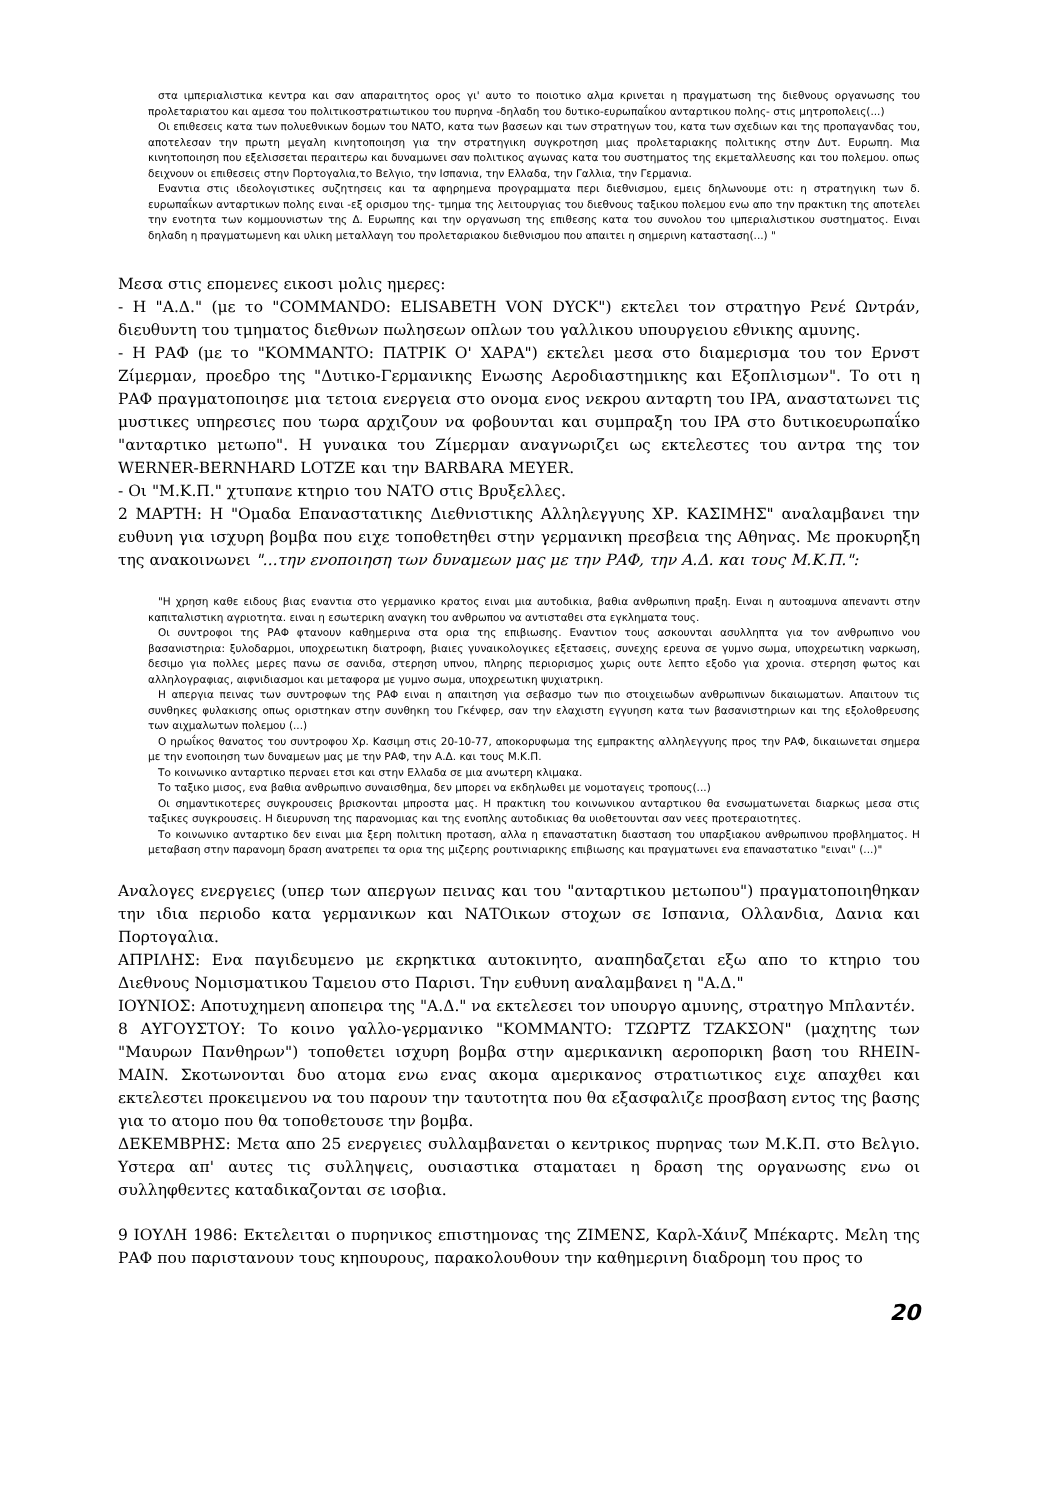στα ιμπεριαλιστικα κεντρα και σαν απαραιτητος ορος γι' αυτο το ποιοτικο αλμα κρινεται η πραγματωση της διεθνους οργανωσης του προλεταριατου και αμεσα του πολιτικοστρατιωτικου του πυρηνα -δηλαδη του δυτικο-ευρωπαΐκου ανταρτικου πολης- στις μητροπολεις(...)
Οι επιθεσεις κατα των πολυεθνικων δομων του ΝΑΤΟ, κατα των βασεων και των στρατηγων του, κατα των σχεδιων και της προπαγανδας του, αποτελεσαν την πρωτη μεγαλη κινητοποιηση για την στρατηγικη συγκροτηση μιας προλεταριακης πολιτικης στην Δυτ. Ευρωπη. Μια κινητοποιηση που εξελισσεται περαιτερω και δυναμωνει σαν πολιτικος αγωνας κατα του συστηματος της εκμεταλλευσης και του πολεμου. οπως δειχνουν οι επιθεσεις στην Πορτογαλια,το Βελγιο, την Ισπανια, την Ελλαδα, την Γαλλια, την Γερμανια.
Εναντια στις ιδεολογιστικες συζητησεις και τα αφηρημενα προγραμματα περι διεθνισμου, εμεις δηλωνουμε οτι: η στρατηγικη των δ. ευρωπαΐκων ανταρτικων πολης ειναι -εξ ορισμου της- τμημα της λειτουργιας του διεθνους ταξικου πολεμου ενω απο την πρακτικη της αποτελει την ενοτητα των κομμουνιστων της Δ. Ευρωπης και την οργανωση της επιθεσης κατα του συνολου του ιμπεριαλιστικου συστηματος. Ειναι δηλαδη η πραγματωμενη και υλικη μεταλλαγη του προλεταριακου διεθνισμου που απαιτει η σημερινη κατασταση(...) "
Μεσα στις επομενες εικοσι μολις ημερες:
- Η "Α.Δ." (με το "COMMANDO: ELISABETH VON DYCK") εκτελει τον στρατηγο Ρενέ Ωντράν, διευθυντη του τμηματος διεθνων πωλησεων οπλων του γαλλικου υπουργειου εθνικης αμυνης.
- Η ΡΑΦ (με το "ΚΟΜΜΑΝΤΟ: ΠΑΤΡΙΚ Ο' ΧΑΡΑ") εκτελει μεσα στο διαμερισμα του τον Ερνστ Ζίμερμαν, προεδρο της "Δυτικο-Γερμανικης Ενωσης Αεροδιαστημικης και Εξοπλισμων". Το οτι η ΡΑΦ πραγματοποιησε μια τετοια ενεργεια στο ονομα ενος νεκρου ανταρτη του IPA, αναστατωνει τις μυστικες υπηρεσιες που τωρα αρχιζουν να φοβουνται και συμπραξη του IPA στο δυτικοευρωπαΐκο "ανταρτικο μετωπο". Η γυναικα του Ζίμερμαν αναγνωριζει ως εκτελεστες του αντρα της τον WERNER-BERNHARD LOTZE και την BARBARA MEYER.
- Οι "Μ.Κ.Π." χτυπανε κτηριο του ΝΑΤΟ στις Βρυξελλες.
2 ΜΑΡΤΗ: Η "Ομαδα Επαναστατικης Διεθνιστικης Αλληλεγγυης ΧΡ. ΚΑΣΙΜΗΣ" αναλαμβανει την ευθυνη για ισχυρη βομβα που ειχε τοποθετηθει στην γερμανικη πρεσβεια της Αθηνας. Με προκυρηξη της ανακοινωνει "...την ενοποιηση των δυναμεων μας με την ΡΑΦ, την Α.Δ. και τους Μ.Κ.Π.":
"Η χρηση καθε ειδους βιας εναντια στο γερμανικο κρατος ειναι μια αυτοδικια, βαθια ανθρωπινη πραξη. Ειναι η αυτοαμυνα απεναντι στην καπιταλιστικη αγριοτητα. ειναι η εσωτερικη αναγκη του ανθρωπου να αντισταθει στα εγκληματα τους.
Οι συντροφοι της ΡΑΦ φτανουν καθημερινα στα ορια της επιβιωσης. Εναντιον τους ασκουνται ασυλληπτα για τον ανθρωπινο νου βασανιστηρια: ξυλοδαρμοι, υποχρεωτικη διατροφη, βιαιες γυναικολογικες εξετασεις, συνεχης ερευνα σε γυμνο σωμα, υποχρεωτικη ναρκωση, δεσιμο για πολλες μερες πανω σε σανιδα, στερηση υπνου, πληρης περιορισμος χωρις ουτε λεπτο εξοδο για χρονια. στερηση φωτος και αλληλογραφιας, αιφνιδιασμοι και μεταφορα με γυμνο σωμα, υποχρεωτικη ψυχιατρικη.
Η απεργια πεινας των συντροφων της ΡΑΦ ειναι η απαιτηση για σεβασμο των πιο στοιχειωδων ανθρωπινων δικαιωματων. Απαιτουν τις συνθηκες φυλακισης οπως οριστηκαν στην συνθηκη του Γκένφερ, σαν την ελαχιστη εγγυηση κατα των βασανιστηριων και της εξολοθρευσης των αιχμαλωτων πολεμου (...)
Ο ηρωΐκος θανατος του συντροφου Χρ. Κασιμη στις 20-10-77, αποκορυφωμα της εμπρακτης αλληλεγγυης προς την ΡΑΦ, δικαιωνεται σημερα με την ενοποιηση των δυναμεων μας με την ΡΑΦ, την Α.Δ. και τους Μ.Κ.Π.
Το κοινωνικο ανταρτικο περναει ετσι και στην Ελλαδα σε μια ανωτερη κλιμακα.
Το ταξικο μισος, ενα βαθια ανθρωπινο συναισθημα, δεν μπορει να εκδηλωθει με νομοταγεις τροπους(...)
Οι σημαντικοτερες συγκρουσεις βρισκονται μπροστα μας. Η πρακτικη του κοινωνικου ανταρτικου θα ενσωματωνεται διαρκως μεσα στις ταξικες συγκρουσεις. Η διευρυνση της παρανομιας και της ενοπλης αυτοδικιας θα υιοθετουνται σαν νεες προτεραιοτητες.
Το κοινωνικο ανταρτικο δεν ειναι μια ξερη πολιτικη προταση, αλλα η επαναστατικη διασταση του υπαρξιακου ανθρωπινου προβληματος. Η μεταβαση στην παρανομη δραση ανατρεπει τα ορια της μιζερης ρουτινιαρικης επιβιωσης και πραγματωνει ενα επαναστατικο "ειναι" (...)"
Αναλογες ενεργειες (υπερ των απεργων πεινας και του "ανταρτικου μετωπου") πραγματοποιηθηκαν την ιδια περιοδο κατα γερμανικων και ΝΑΤΟικων στοχων σε Ισπανια, Ολλανδια, Δανια και Πορτογαλια.
ΑΠΡΙΛΗΣ: Ενα παγιδευμενο με εκρηκτικα αυτοκινητο, αναπηδαζεται εξω απο το κτηριο του Διεθνους Νομισματικου Ταμειου στο Παρισι. Την ευθυνη αναλαμβανει η "Α.Δ."
ΙΟΥΝΙΟΣ: Αποτυχημενη αποπειρα της "Α.Δ." να εκτελεσει τον υπουργο αμυνης, στρατηγο Μπλαντέν.
8 ΑΥΓΟΥΣΤΟΥ: Το κοινο γαλλο-γερμανικο "ΚΟΜΜΑΝΤΟ: ΤΖΩΡΤΖ ΤΖΑΚΣΟΝ" (μαχητης των "Μαυρων Πανθηρων") τοποθετει ισχυρη βομβα στην αμερικανικη αεροπορικη βαση του RHEIN-MAIN. Σκοτωνονται δυο ατομα ενω ενας ακομα αμερικανος στρατιωτικος ειχε απαχθει και εκτελεστει προκειμενου να του παρουν την ταυτοτητα που θα εξασφαλιζε προσβαση εντος της βασης για το ατομο που θα τοποθετουσε την βομβα.
ΔΕΚΕΜΒΡΗΣ: Μετα απο 25 ενεργειες συλλαμβανεται ο κεντρικος πυρηνας των Μ.Κ.Π. στο Βελγιο. Υστερα απ' αυτες τις συλληψεις, ουσιαστικα σταματαει η δραση της οργανωσης ενω οι συλληφθεντες καταδικαζονται σε ισοβια.
9 ΙΟΥΛΗ 1986: Εκτελειται ο πυρηνικος επιστημονας της ΖΙΜΕΝΣ, Καρλ-Χάινζ Μπέκαρτς. Μελη της ΡΑΦ που παριστανουν τους κηπουρους, παρακολουθουν την καθημερινη διαδρομη του προς το
20